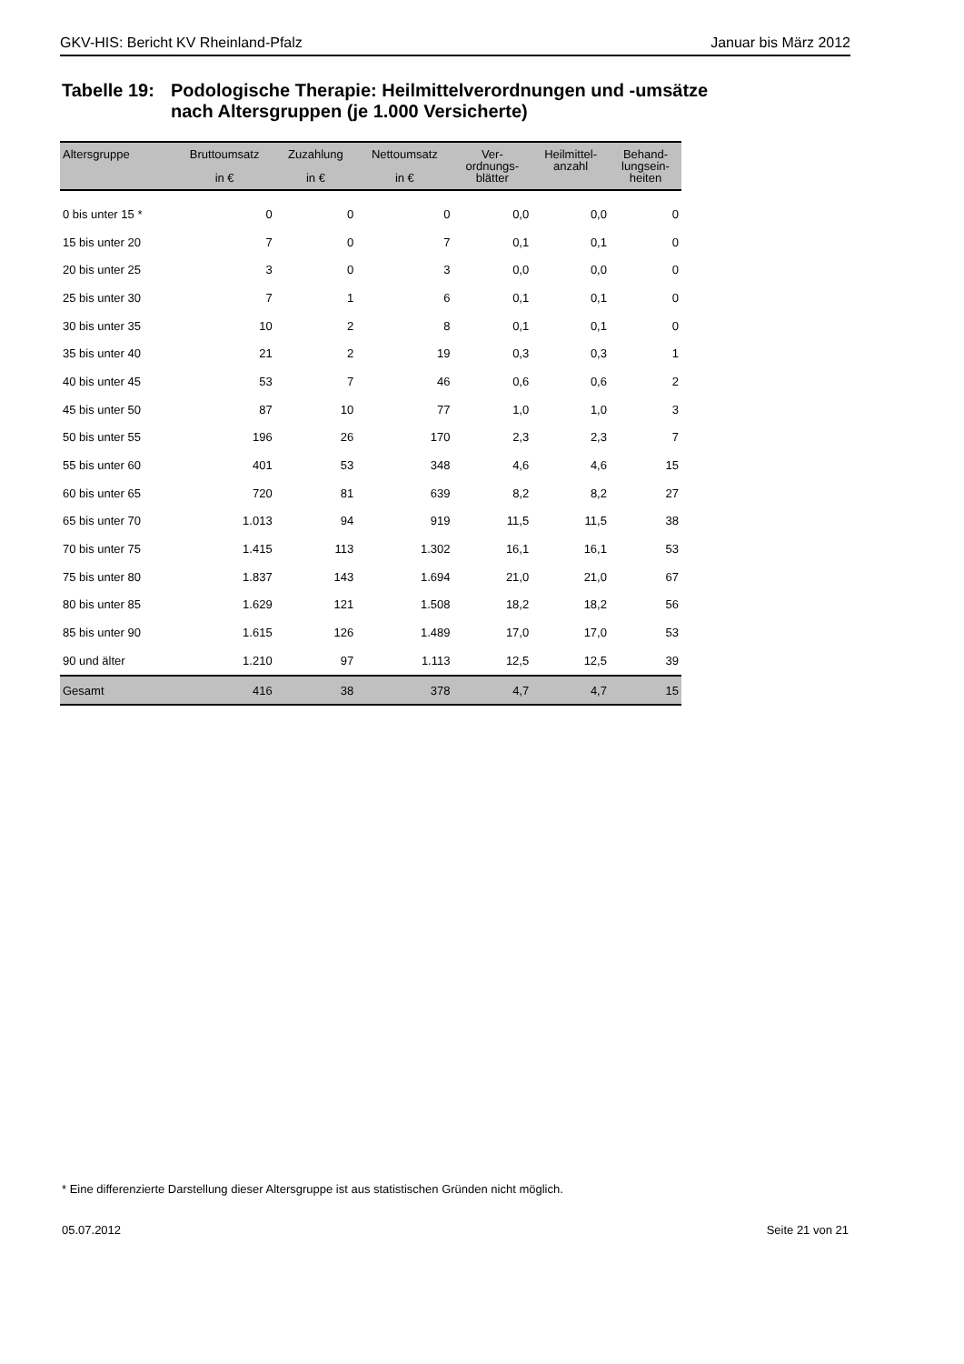GKV-HIS: Bericht KV Rheinland-Pfalz Januar bis März 2012
Tabelle 19:
Podologische Therapie: Heilmittelverordnungen und -umsätze
nach Altersgruppen (je 1.000 Versicherte)
| Altersgruppe | Bruttoumsatz in € | Zuzahlung in € | Nettoumsatz in € | Ver- ordnungs- blätter | Heilmittel- anzahl | Behand- lungsein- heiten |
| --- | --- | --- | --- | --- | --- | --- |
| 0 bis unter 15 * | 0 | 0 | 0 | 0,0 | 0,0 | 0 |
| 15 bis unter 20 | 7 | 0 | 7 | 0,1 | 0,1 | 0 |
| 20 bis unter 25 | 3 | 0 | 3 | 0,0 | 0,0 | 0 |
| 25 bis unter 30 | 7 | 1 | 6 | 0,1 | 0,1 | 0 |
| 30 bis unter 35 | 10 | 2 | 8 | 0,1 | 0,1 | 0 |
| 35 bis unter 40 | 21 | 2 | 19 | 0,3 | 0,3 | 1 |
| 40 bis unter 45 | 53 | 7 | 46 | 0,6 | 0,6 | 2 |
| 45 bis unter 50 | 87 | 10 | 77 | 1,0 | 1,0 | 3 |
| 50 bis unter 55 | 196 | 26 | 170 | 2,3 | 2,3 | 7 |
| 55 bis unter 60 | 401 | 53 | 348 | 4,6 | 4,6 | 15 |
| 60 bis unter 65 | 720 | 81 | 639 | 8,2 | 8,2 | 27 |
| 65 bis unter 70 | 1.013 | 94 | 919 | 11,5 | 11,5 | 38 |
| 70 bis unter 75 | 1.415 | 113 | 1.302 | 16,1 | 16,1 | 53 |
| 75 bis unter 80 | 1.837 | 143 | 1.694 | 21,0 | 21,0 | 67 |
| 80 bis unter 85 | 1.629 | 121 | 1.508 | 18,2 | 18,2 | 56 |
| 85 bis unter 90 | 1.615 | 126 | 1.489 | 17,0 | 17,0 | 53 |
| 90 und älter | 1.210 | 97 | 1.113 | 12,5 | 12,5 | 39 |
| Gesamt | 416 | 38 | 378 | 4,7 | 4,7 | 15 |
* Eine differenzierte Darstellung dieser Altersgruppe ist aus statistischen Gründen nicht möglich.
05.07.2012 Seite 21 von 21